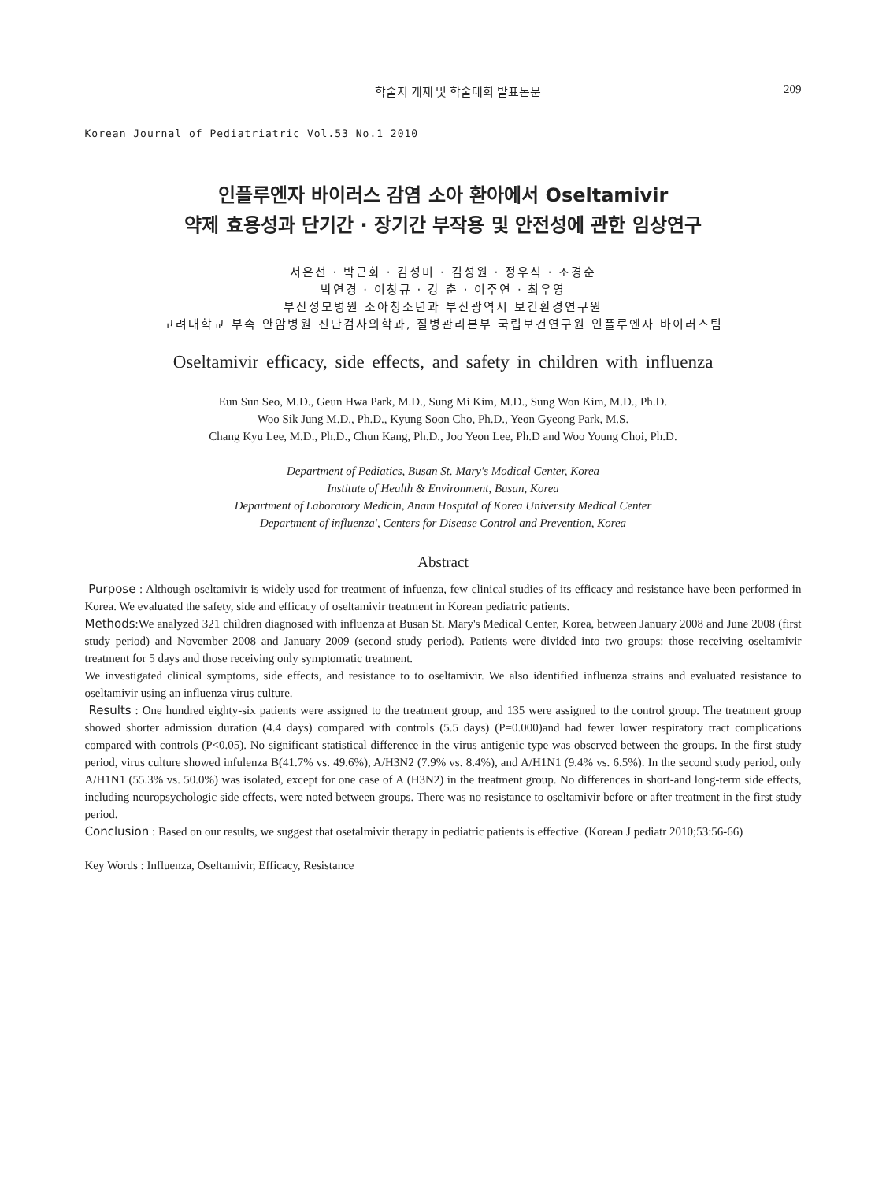학술지 게재 및 학술대회 발표논문 209
Korean Journal of Pediatriatric Vol.53 No.1 2010
인플루엔자 바이러스 감염 소아 환아에서 Oseltamivir
약제 효용성과 단기간 · 장기간 부작용 및 안전성에 관한 임상연구
서은선 · 박근화 · 김성미 · 김성원 · 정우식 · 조경순
박연경 · 이창규 · 강 춘 · 이주연 · 최우영
부산성모병원 소아청소년과 부산광역시 보건환경연구원
고려대학교 부속 안암병원 진단검사의학과, 질병관리본부 국립보건연구원 인플루엔자 바이러스팀
Oseltamivir efficacy, side effects, and safety in children with influenza
Eun Sun Seo, M.D., Geun Hwa Park, M.D., Sung Mi Kim, M.D., Sung Won Kim, M.D., Ph.D.
Woo Sik Jung M.D., Ph.D., Kyung Soon Cho, Ph.D., Yeon Gyeong Park, M.S.
Chang Kyu Lee, M.D., Ph.D., Chun Kang, Ph.D., Joo Yeon Lee, Ph.D and Woo Young Choi, Ph.D.
Department of Pediatics, Busan St. Mary's Modical Center, Korea
Institute of Health & Environment, Busan, Korea
Department of Laboratory Medicin, Anam Hospital of Korea University Medical Center
Department of influenza', Centers for Disease Control and Prevention, Korea
Abstract
Purpose : Although oseltamivir is widely used for treatment of infuenza, few clinical studies of its efficacy and resistance have been performed in Korea. We evaluated the safety, side and efficacy of oseltamivir treatment in Korean pediatric patients.
Methods:We analyzed 321 children diagnosed with influenza at Busan St. Mary's Medical Center, Korea, between January 2008 and June 2008 (first study period) and November 2008 and January 2009 (second study period). Patients were divided into two groups: those receiving oseltamivir treatment for 5 days and those receiving only symptomatic treatment.
We investigated clinical symptoms, side effects, and resistance to to oseltamivir. We also identified influenza strains and evaluated resistance to oseltamivir using an influenza virus culture.
Results : One hundred eighty-six patients were assigned to the treatment group, and 135 were assigned to the control group. The treatment group showed shorter admission duration (4.4 days) compared with controls (5.5 days) (P=0.000)and had fewer lower respiratory tract complications compared with controls (P<0.05). No significant statistical difference in the virus antigenic type was observed between the groups. In the first study period, virus culture showed infulenza B(41.7% vs. 49.6%), A/H3N2 (7.9% vs. 8.4%), and A/H1N1 (9.4% vs. 6.5%). In the second study period, only A/H1N1 (55.3% vs. 50.0%) was isolated, except for one case of A (H3N2) in the treatment group. No differences in short-and long-term side effects, including neuropsychologic side effects, were noted between groups. There was no resistance to oseltamivir before or after treatment in the first study period.
Conclusion : Based on our results, we suggest that osetalmivir therapy in pediatric patients is effective. (Korean J pediatr 2010;53:56-66)
Key Words : Influenza, Oseltamivir, Efficacy, Resistance